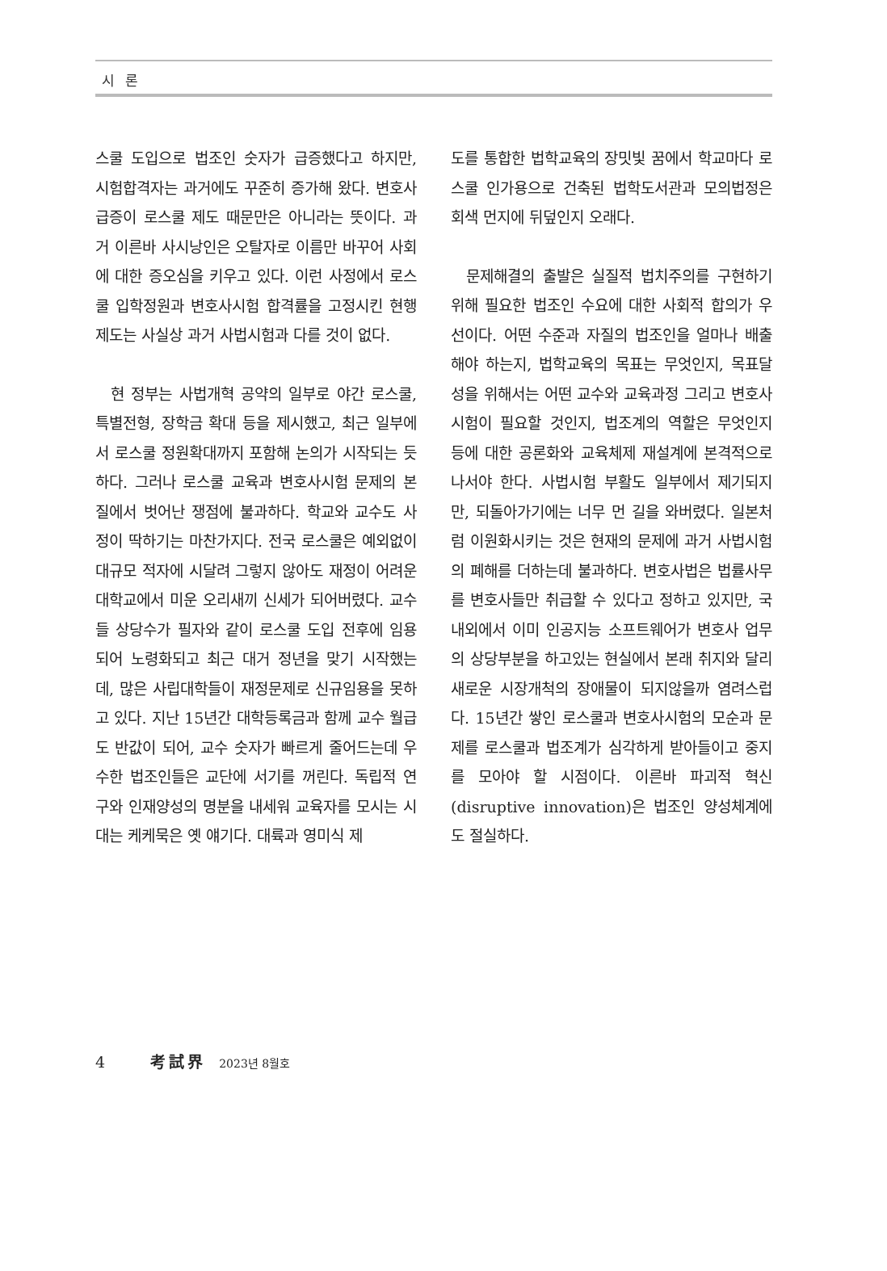시 론
스쿨 도입으로 법조인 숫자가 급증했다고 하지만, 시험합격자는 과거에도 꾸준히 증가해 왔다. 변호사 급증이 로스쿨 제도 때문만은 아니라는 뜻이다. 과거 이른바 사시낭인은 오탈자로 이름만 바꾸어 사회에 대한 증오심을 키우고 있다. 이런 사정에서 로스쿨 입학정원과 변호사시험 합격률을 고정시킨 현행 제도는 사실상 과거 사법시험과 다를 것이 없다.
현 정부는 사법개혁 공약의 일부로 야간 로스쿨, 특별전형, 장학금 확대 등을 제시했고, 최근 일부에서 로스쿨 정원확대까지 포함해 논의가 시작되는 듯 하다. 그러나 로스쿨 교육과 변호사시험 문제의 본질에서 벗어난 쟁점에 불과하다. 학교와 교수도 사정이 딱하기는 마찬가지다. 전국 로스쿨은 예외없이 대규모 적자에 시달려 그렇지 않아도 재정이 어려운 대학교에서 미운 오리새끼 신세가 되어버렸다. 교수들 상당수가 필자와 같이 로스쿨 도입 전후에 임용되어 노령화되고 최근 대거 정년을 맞기 시작했는데, 많은 사립대학들이 재정문제로 신규임용을 못하고 있다. 지난 15년간 대학등록금과 함께 교수 월급도 반값이 되어, 교수 숫자가 빠르게 줄어드는데 우수한 법조인들은 교단에 서기를 꺼린다. 독립적 연구와 인재양성의 명분을 내세워 교육자를 모시는 시대는 케케묵은 옛 얘기다. 대륙과 영미식 제
도를 통합한 법학교육의 장밋빛 꿈에서 학교마다 로스쿨 인가용으로 건축된 법학도서관과 모의법정은 회색 먼지에 뒤덮인지 오래다.
문제해결의 출발은 실질적 법치주의를 구현하기 위해 필요한 법조인 수요에 대한 사회적 합의가 우선이다. 어떤 수준과 자질의 법조인을 얼마나 배출해야 하는지, 법학교육의 목표는 무엇인지, 목표달성을 위해서는 어떤 교수와 교육과정 그리고 변호사시험이 필요할 것인지, 법조계의 역할은 무엇인지 등에 대한 공론화와 교육체제 재설계에 본격적으로 나서야 한다. 사법시험 부활도 일부에서 제기되지만, 되돌아가기에는 너무 먼 길을 와버렸다. 일본처럼 이원화시키는 것은 현재의 문제에 과거 사법시험의 폐해를 더하는데 불과하다. 변호사법은 법률사무를 변호사들만 취급할 수 있다고 정하고 있지만, 국내외에서 이미 인공지능 소프트웨어가 변호사 업무의 상당부분을 하고있는 현실에서 본래 취지와 달리 새로운 시장개척의 장애물이 되지않을까 염려스럽다. 15년간 쌓인 로스쿨과 변호사시험의 모순과 문제를 로스쿨과 법조계가 심각하게 받아들이고 중지를 모아야 할 시점이다. 이른바 파괴적 혁신(disruptive innovation)은 법조인 양성체계에도 절실하다.
4 考試界 2023년 8월호